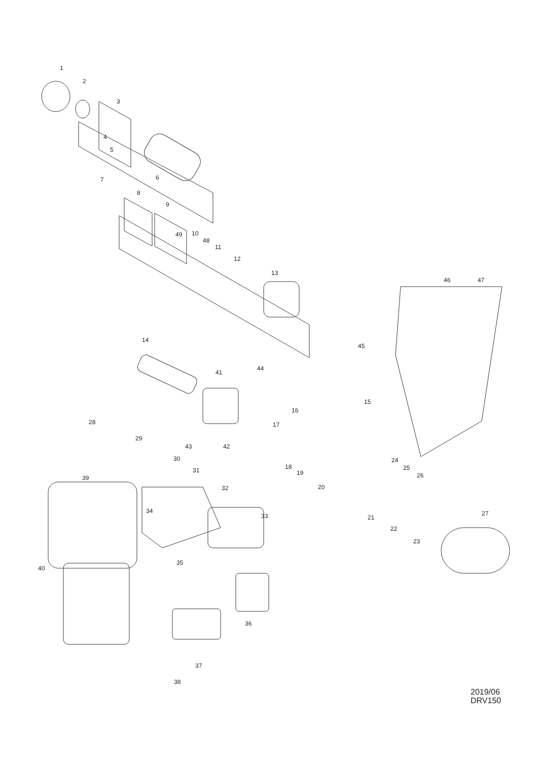1
2
3
4
5
6
7
8
9
10
11
12
13
14
15
16
17
18
19
20
21
22
23
24
25
26
27
28
29
30
31
32
33
34
35
36
37
38
39
40
41
42
43
44
45
46 47
48
49
2019/06
DRV150